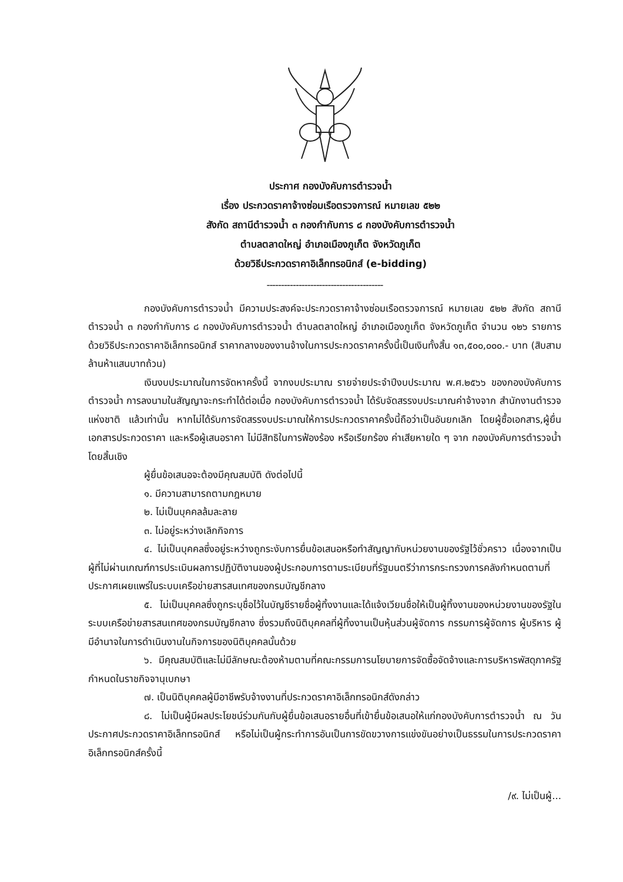ประกาศ กองบังคับการตำรวจน้ำ
เรื่อง ประกวดราคาจ้างซ่อมเรือตรวจการณ์ หมายเลข ๕๒๒
สังกัด สถานีตำรวจน้ำ ๓ กองกำกับการ ๘ กองบังคับการตำรวจน้ำ
ตำบลตลาดใหญ่ อำเภอเมืองภูเก็ต จังหวัดภูเก็ต
ด้วยวิธีประกวดราคาอิเล็กทรอนิกส์ (e-bidding)
----------------------------------------
กองบังคับการตำรวจน้ำ มีความประสงค์จะประกวดราคาจ้างซ่อมเรือตรวจการณ์ หมายเลข ๕๒๒ สังกัด สถานีตำรวจน้ำ ๓ กองกำกับการ ๘ กองบังคับการตำรวจน้ำ ตำบลตลาดใหญ่ อำเภอเมืองภูเก็ต จังหวัดภูเก็ต จำนวน ๑๒๖ รายการ ด้วยวิธีประกวดราคาอิเล็กทรอนิกส์ ราคากลางของงานจ้างในการประกวดราคาครั้งนี้เป็นเงินทั้งสิ้น ๑๓,๕๐๐,๐๐๐.- บาท (สิบสามล้านห้าแสนบาทถ้วน)
เงินงบประมาณในการจัดหาครั้งนี้ จากงบประมาณ รายจ่ายประจำปีงบประมาณ พ.ศ.๒๕๖๖ ของกองบังคับการตำรวจน้ำ การลงนามในสัญญาจะกระทำได้ต่อเมื่อ กองบังคับการตำรวจน้ำ ได้รับจัดสรรงบประมาณค่าจ้างจาก สำนักงานตำรวจแห่งชาติ แล้วเท่านั้น หากไม่ได้รับการจัดสรรงบประมาณให้การประกวดราคาครั้งนี้ถือว่าเป็นอันยกเลิก โดยผู้ซื้อเอกสาร,ผู้ยื่นเอกสารประกวดราคา และหรือผู้เสนอราคา ไม่มีสิทธิในการฟ้องร้อง หรือเรียกร้อง ค่าเสียหายใด ๆ จาก กองบังคับการตำรวจน้ำ โดยสิ้นเชิง
ผู้ยื่นข้อเสนอจะต้องมีคุณสมบัติ ดังต่อไปนี้
๑. มีความสามารถตามกฎหมาย
๒. ไม่เป็นบุคคลล้มละลาย
๓. ไม่อยู่ระหว่างเลิกกิจการ
๔. ไม่เป็นบุคคลซึ่งอยู่ระหว่างถูกระงับการยื่นข้อเสนอหรือทำสัญญากับหน่วยงานของรัฐไว้ชั่วคราว เนื่องจากเป็นผู้ที่ไม่ผ่านเกณฑ์การประเมินผลการปฏิบัติงานของผู้ประกอบการตามระเบียบที่รัฐมนตรีว่าการกระทรวงการคลังกำหนดตามที่ประกาศเผยแพร่ในระบบเครือข่ายสารสนเทศของกรมบัญชีกลาง
๕. ไม่เป็นบุคคลซึ่งถูกระบุชื่อไว้ในบัญชีรายชื่อผู้ทิ้งงานและได้แจ้งเวียนชื่อให้เป็นผู้ทิ้งงานของหน่วยงานของรัฐในระบบเครือข่ายสารสนเทศของกรมบัญชีกลาง ซึ่งรวมถึงนิติบุคคลที่ผู้ทิ้งงานเป็นหุ้นส่วนผู้จัดการ กรรมการผู้จัดการ ผู้บริหาร ผู้มีอำนาจในการดำเนินงานในกิจการของนิติบุคคลนั้นด้วย
๖. มีคุณสมบัติและไม่มีลักษณะต้องห้ามตามที่คณะกรรมการนโยบายการจัดซื้อจัดจ้างและการบริหารพัสดุภาครัฐกำหนดในราชกิจจานุเบกษา
๗. เป็นนิติบุคคลผู้มีอาชีพรับจ้างงานที่ประกวดราคาอิเล็กทรอนิกส์ดังกล่าว
๘. ไม่เป็นผู้มีผลประโยชน์ร่วมกันกับผู้ยื่นข้อเสนอรายอื่นที่เข้ายื่นข้อเสนอให้แก่กองบังคับการตำรวจน้ำ ณ วันประกาศประกวดราคาอิเล็กทรอนิกส์ หรือไม่เป็นผู้กระทำการอันเป็นการขัดขวางการแข่งขันอย่างเป็นธรรมในการประกวดราคาอิเล็กทรอนิกส์ครั้งนี้
/๙. ไม่เป็นผู้...